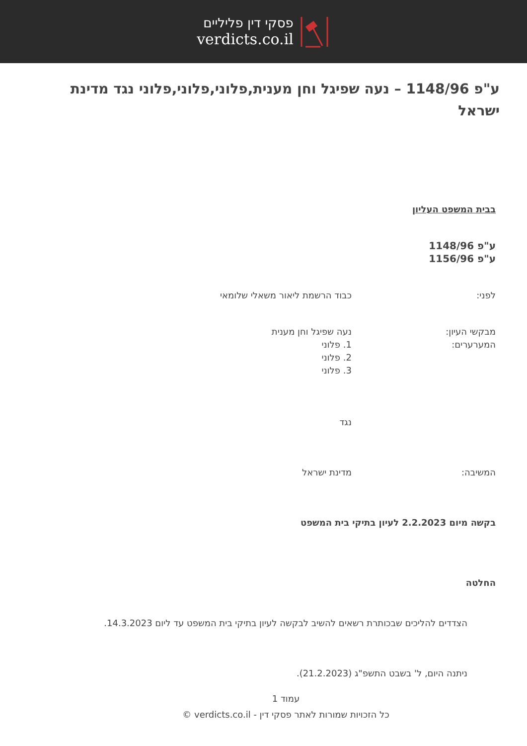פסקי דין פליליים
verdicts.co.il
ע"פ 1148/96 – נעה שפיגל וחן מענית,פלוני,פלוני,פלוני נגד מדינת ישראל
בבית המשפט העליון
ע"פ 1148/96
ע"פ 1156/96
לפני: כבוד הרשמת ליאור משאלי שלומאי
מבקשי העיון:
המערערים:
נעה שפיגל וחן מענית
1. פלוני
2. פלוני
3. פלוני
נגד
המשיבה: מדינת ישראל
בקשה מיום 2.2.2023 לעיון בתיקי בית המשפט
החלטה
הצדדים להליכים שבכותרת רשאים להשיב לבקשה לעיון בתיקי בית המשפט עד ליום 14.3.2023.
ניתנה היום, ל' בשבט התשפ"ג (21.2.2023).
עמוד 1
כל הזכויות שמורות לאתר פסקי דין - verdicts.co.il ©